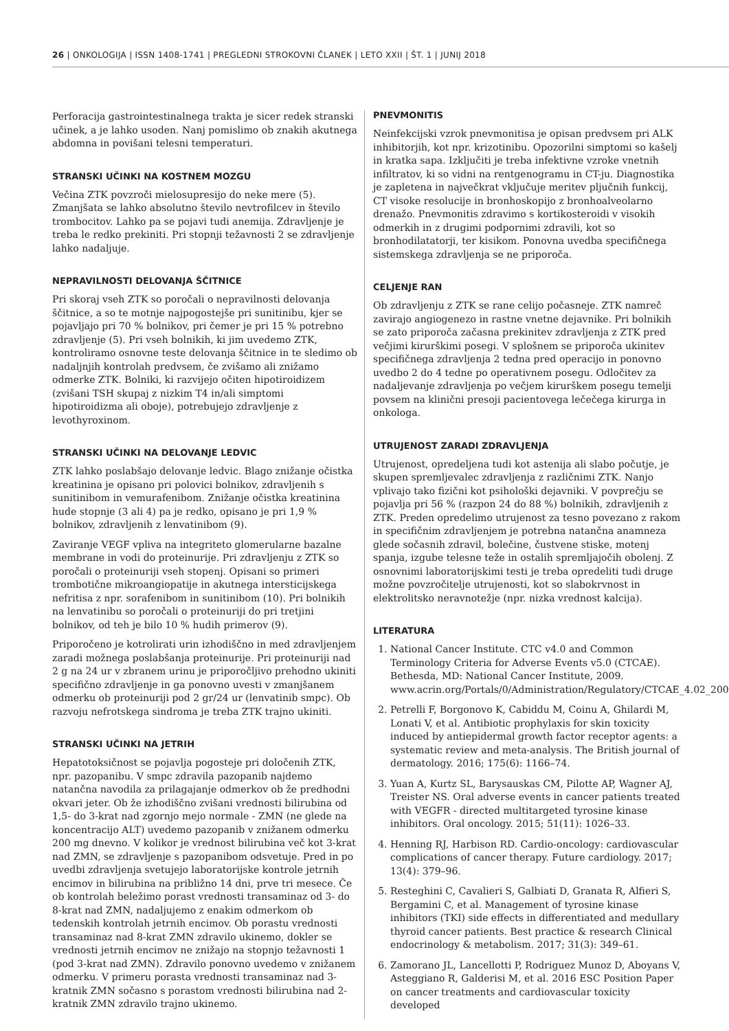26 | ONKOLOGIJA | ISSN 1408-1741 | PREGLEDNI STROKOVNI ČLANEK | LETO XXII | ŠT. 1 | JUNIJ 2018
Perforacija gastrointestinalnega trakta je sicer redek stranski učinek, a je lahko usoden. Nanj pomislimo ob znakih akutnega abdomna in povišani telesni temperaturi.
STRANSKI UČINKI NA KOSTNEM MOZGU
Večina ZTK povzroči mielosupresijo do neke mere (5). Zmanjšata se lahko absolutno število nevtrofilcev in število trombocitov. Lahko pa se pojavi tudi anemija. Zdravljenje je treba le redko prekiniti. Pri stopnji težavnosti 2 se zdravljenje lahko nadaljuje.
NEPRAVILNOSTI DELOVANJA ŠČITNICE
Pri skoraj vseh ZTK so poročali o nepravilnosti delovanja ščitnice, a so te motnje najpogostejše pri sunitinibu, kjer se pojavljajo pri 70 % bolnikov, pri čemer je pri 15 % potrebno zdravljenje (5). Pri vseh bolnikih, ki jim uvedemo ZTK, kontroliramo osnovne teste delovanja ščitnice in te sledimo ob nadaljnjih kontrolah predvsem, če zvišamo ali znižamo odmerke ZTK. Bolniki, ki razvijejo očiten hipotiroidizem (zvišani TSH skupaj z nizkim T4 in/ali simptomi hipotiroidizma ali oboje), potrebujejo zdravljenje z levothyroxinom.
STRANSKI UČINKI NA DELOVANJE LEDVIC
ZTK lahko poslabšajo delovanje ledvic. Blago znižanje očistka kreatinina je opisano pri polovici bolnikov, zdravljenih s sunitinibom in vemurafenibom. Znižanje očistka kreatinina hude stopnje (3 ali 4) pa je redko, opisano je pri 1,9 % bolnikov, zdravljenih z lenvatinibom (9).
Zaviranje VEGF vpliva na integriteto glomerularne bazalne membrane in vodi do proteinurije. Pri zdravljenju z ZTK so poročali o proteinuriji vseh stopenj. Opisani so primeri trombotične mikroangiopatije in akutnega intersticijskega nefritisa z npr. sorafenibom in sunitinibom (10). Pri bolnikih na lenvatinibu so poročali o proteinuriji do pri tretjini bolnikov, od teh je bilo 10 % hudih primerov (9).
Priporočeno je kotrolirati urin izhodiščno in med zdravljenjem zaradi možnega poslabšanja proteinurije. Pri proteinuriji nad 2 g na 24 ur v zbranem urinu je priporočljivo prehodno ukiniti specifično zdravljenje in ga ponovno uvesti v zmanjšanem odmerku ob proteinuriji pod 2 gr/24 ur (lenvatinib smpc). Ob razvoju nefrotskega sindroma je treba ZTK trajno ukiniti.
STRANSKI UČINKI NA JETRIH
Hepatotoksičnost se pojavlja pogosteje pri določenih ZTK, npr. pazopanibu. V smpc zdravila pazopanib najdemo natančna navodila za prilagajanje odmerkov ob že predhodni okvari jeter. Ob že izhodiščno zvišani vrednosti bilirubina od 1,5- do 3-krat nad zgornjo mejo normale - ZMN (ne glede na koncentracijo ALT) uvedemo pazopanib v znižanem odmerku 200 mg dnevno. V kolikor je vrednost bilirubina več kot 3-krat nad ZMN, se zdravljenje s pazopanibom odsvetuje. Pred in po uvedbi zdravljenja svetujejo laboratorijske kontrole jetrnih encimov in bilirubina na približno 14 dni, prve tri mesece. Če ob kontrolah beležimo porast vrednosti transaminaz od 3- do 8-krat nad ZMN, nadaljujemo z enakim odmerkom ob tedenskih kontrolah jetrnih encimov. Ob porastu vrednosti transaminaz nad 8-krat ZMN zdravilo ukinemo, dokler se vrednosti jetrnih encimov ne znižajo na stopnjo težavnosti 1 (pod 3-krat nad ZMN). Zdravilo ponovno uvedemo v znižanem odmerku. V primeru porasta vrednosti transaminaz nad 3-kratnik ZMN sočasno s porastom vrednosti bilirubina nad 2-kratnik ZMN zdravilo trajno ukinemo.
PNEVMONITIS
Neinfekcijski vzrok pnevmonitisa je opisan predvsem pri ALK inhibitorjih, kot npr. krizotinibu. Opozorilni simptomi so kašelj in kratka sapa. Izključiti je treba infektivne vzroke vnetnih infiltratov, ki so vidni na rentgenogramu in CT-ju. Diagnostika je zapletena in največkrat vključuje meritev pljučnih funkcij, CT visoke resolucije in bronhoskopijo z bronhoalveolarno drenažo. Pnevmonitis zdravimo s kortikosteroidi v visokih odmerkih in z drugimi podpornimi zdravili, kot so bronhodilatatorji, ter kisikom. Ponovna uvedba specifičnega sistemskega zdravljenja se ne priporoča.
CELJENJE RAN
Ob zdravljenju z ZTK se rane celijo počasneje. ZTK namreč zavirajo angiogenezo in rastne vnetne dejavnike. Pri bolnikih se zato priporoča začasna prekinitev zdravljenja z ZTK pred večjimi kirurškimi posegi. V splošnem se priporoča ukinitev specifičnega zdravljenja 2 tedna pred operacijo in ponovno uvedbo 2 do 4 tedne po operativnem posegu. Odločitev za nadaljevanje zdravljenja po večjem kirurškem posegu temelji povsem na klinični presoji pacientovega lečečega kirurga in onkologa.
UTRUJENOST ZARADI ZDRAVLJENJA
Utrujenost, opredeljena tudi kot astenija ali slabo počutje, je skupen spremljevalec zdravljenja z različnimi ZTK. Nanjo vplivajo tako fizični kot psihološki dejavniki. V povprečju se pojavlja pri 56 % (razpon 24 do 88 %) bolnikih, zdravljenih z ZTK. Preden opredelimo utrujenost za tesno povezano z rakom in specifičnim zdravljenjem je potrebna natančna anamneza glede sočasnih zdravil, bolečine, čustvene stiske, motenj spanja, izgube telesne teže in ostalih spremljajočih obolenj. Z osnovnimi laboratorijskimi testi je treba opredeliti tudi druge možne povzročitelje utrujenosti, kot so slabokrvnost in elektrolitsko neravnotežje (npr. nizka vrednost kalcija).
LITERATURA
1. National Cancer Institute. CTC v4.0 and Common Terminology Criteria for Adverse Events v5.0 (CTCAE). Bethesda, MD: National Cancer Institute, 2009. www.acrin.org/Portals/0/Administration/Regulatory/CTCAE_4.02_2009.
2. Petrelli F, Borgonovo K, Cabiddu M, Coinu A, Ghilardi M, Lonati V, et al. Antibiotic prophylaxis for skin toxicity induced by antiepidermal growth factor receptor agents: a systematic review and meta-analysis. The British journal of dermatology. 2016; 175(6): 1166–74.
3. Yuan A, Kurtz SL, Barysauskas CM, Pilotte AP, Wagner AJ, Treister NS. Oral adverse events in cancer patients treated with VEGFR - directed multitargeted tyrosine kinase inhibitors. Oral oncology. 2015; 51(11): 1026–33.
4. Henning RJ, Harbison RD. Cardio-oncology: cardiovascular complications of cancer therapy. Future cardiology. 2017; 13(4): 379–96.
5. Resteghini C, Cavalieri S, Galbiati D, Granata R, Alfieri S, Bergamini C, et al. Management of tyrosine kinase inhibitors (TKI) side effects in differentiated and medullary thyroid cancer patients. Best practice & research Clinical endocrinology & metabolism. 2017; 31(3): 349–61.
6. Zamorano JL, Lancellotti P, Rodriguez Munoz D, Aboyans V, Asteggiano R, Galderisi M, et al. 2016 ESC Position Paper on cancer treatments and cardiovascular toxicity developed